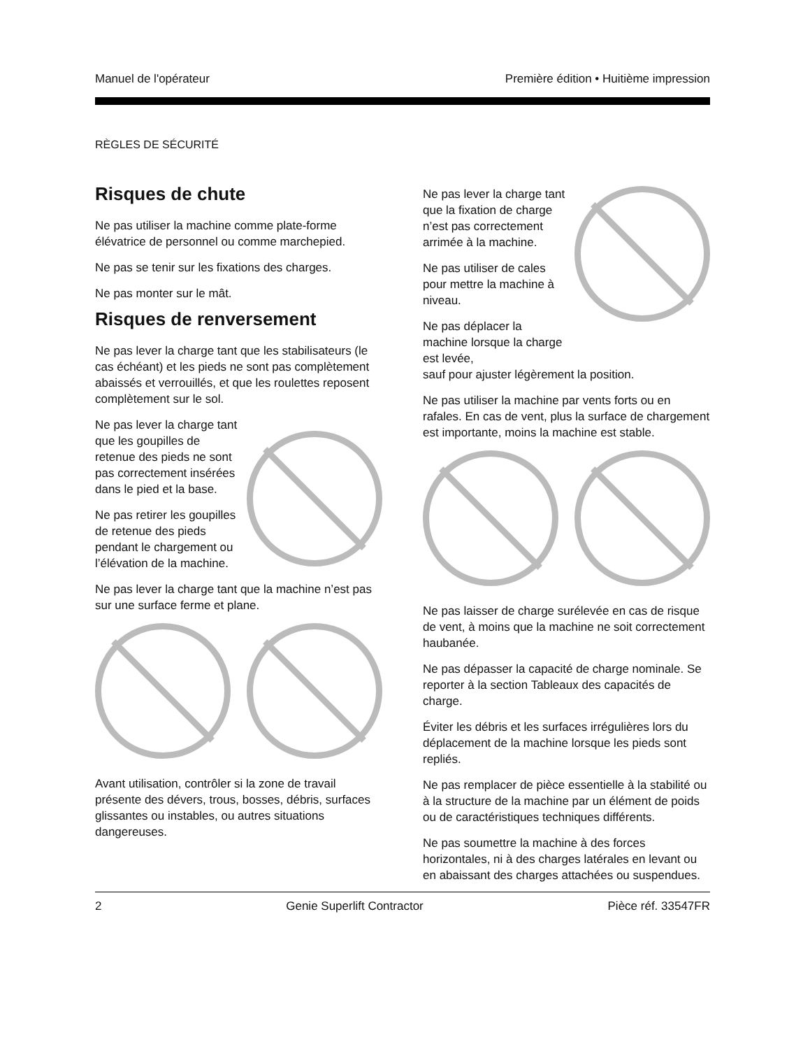Manuel de l'opérateur Première édition • Huitième impression
RÈGLES DE SÉCURITÉ
Risques de chute
Ne pas utiliser la machine comme plate-forme élévatrice de personnel ou comme marchepied.
Ne pas se tenir sur les fixations des charges.
Ne pas monter sur le mât.
Risques de renversement
Ne pas lever la charge tant que les stabilisateurs (le cas échéant) et les pieds ne sont pas complètement abaissés et verrouillés, et que les roulettes reposent complètement sur le sol.
Ne pas lever la charge tant que les goupilles de retenue des pieds ne sont pas correctement insérées dans le pied et la base.
Ne pas retirer les goupilles de retenue des pieds pendant le chargement ou l’élévation de la machine.
Ne pas lever la charge tant que la machine n’est pas sur une surface ferme et plane.
Avant utilisation, contrôler si la zone de travail présente des dévers, trous, bosses, débris, surfaces glissantes ou instables, ou autres situations dangereuses.
Ne pas lever la charge tant que la fixation de charge n’est pas correctement arrimée à la machine.
Ne pas utiliser de cales pour mettre la machine à niveau.
Ne pas déplacer la machine lorsque la charge est levée,
sauf pour ajuster légèrement la position.
Ne pas utiliser la machine par vents forts ou en rafales. En cas de vent, plus la surface de chargement est importante, moins la machine est stable.
Ne pas laisser de charge surélevée en cas de risque de vent, à moins que la machine ne soit correctement haubanée.
Ne pas dépasser la capacité de charge nominale. Se reporter à la section Tableaux des capacités de charge.
Éviter les débris et les surfaces irrégulières lors du déplacement de la machine lorsque les pieds sont repliés.
Ne pas remplacer de pièce essentielle à la stabilité ou à la structure de la machine par un élément de poids ou de caractéristiques techniques différents.
Ne pas soumettre la machine à des forces horizontales, ni à des charges latérales en levant ou en abaissant des charges attachées ou suspendues.
2 Genie Superlift Contractor Pièce réf. 33547FR